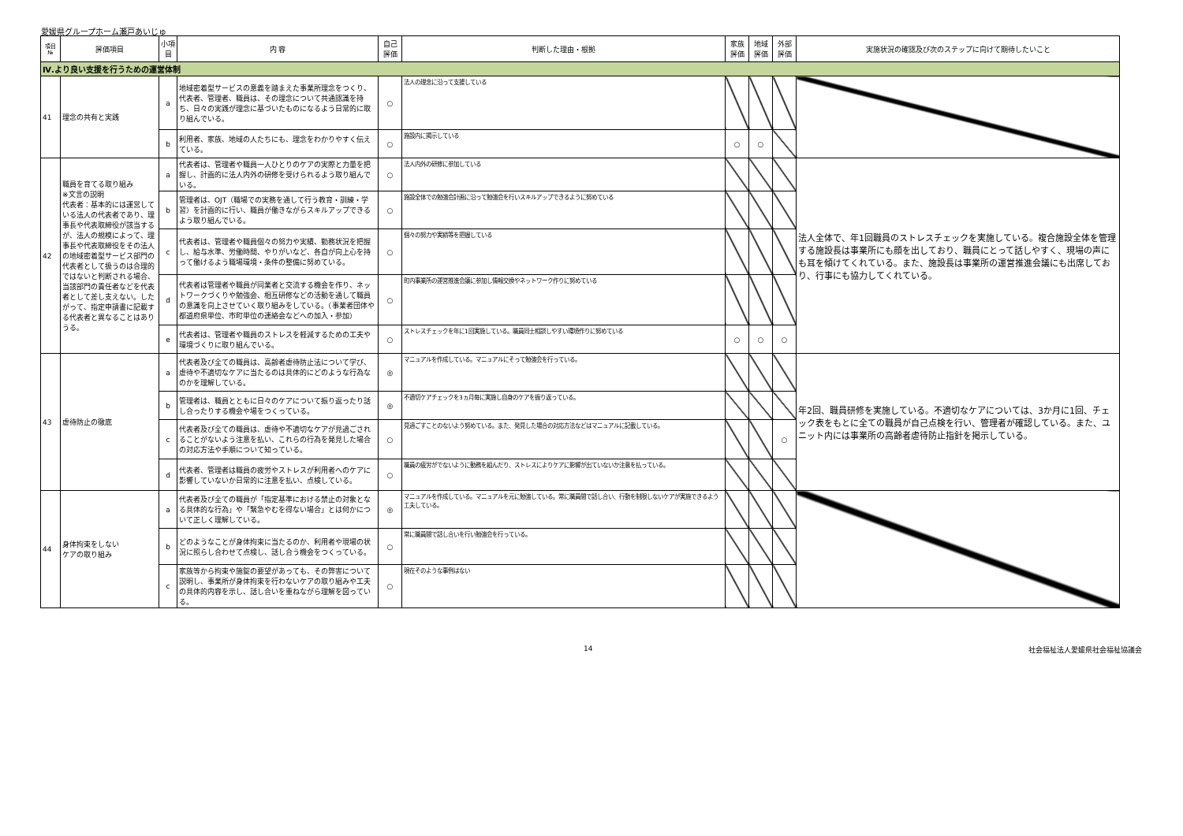愛媛県グループホーム瀬戸あいじゅ
| 項目 № | 評価項目 | 小項目 | 内 容 | 自己 評価 | 判断した理由・根拠 | 家族 評価 | 地域 評価 | 外部 評価 | 実施状況の確認及び次のステップに向けて期待したいこと |
| --- | --- | --- | --- | --- | --- | --- | --- | --- | --- |
| Ⅳ.より良い支援を行うための運営体制 | | | | | | | | | |
| 41 | 理念の共有と実践 | a | 地域密着型サービスの意義を踏まえた事業所理念をつくり、代表者、管理者、職員は、その理念について共通認識を持ち、日々の実践が理念に基づいたものになるよう日常的に取り組んでいる。 | ○ | 法人の理念に沿って支援している | | | | |
| | | b | 利用者、家族、地域の人たちにも、理念をわかりやすく伝えている。 | ○ | 施設内に掲示している | ○ | ○ | | |
| 42 | 職員を育てる取り組み ※文言の説明 代表者：基本的には運営している法人の代表者であり、理事長や代表取締役が該当するが、法人の規模によって、理事長や代表取締役をその法人の地域密着型サービス部門の代表者として扱うのは合理的ではないと判断される場合、当該部門の責任者などを代表者として差し支えない。したがって、指定申請書に記載する代表者と異なることはありうる。 | a | 代表者は、管理者や職員一人ひとりのケアの実際と力量を把握し、計画的に法人内外の研修を受けられるよう取り組んでいる。 | ○ | 法人内外の研修に参加している | | | | 法人全体で、年1回職員のストレスチェックを実施している。複合施設全体を管理する施設長は事業所にも顔を出しており、職員にとって話しやすく、現場の声にも耳を傾けてくれている。また、施設長は事業所の運営推進会議にも出席しており、行事にも協力してくれている。 |
| | | b | 管理者は、OJT（職場での実務を通して行う教育・訓練・学習）を計画的に行い、職員が働きながらスキルアップできるよう取り組んでいる。 | ○ | 施設全体での勉強会計画に沿って勉強会を行いスキルアップできるように努めている | | | | |
| | | c | 代表者は、管理者や職員個々の努力や実績、勤務状況を把握し、給与水準、労働時間、やりがいなど、各自が向上心を持って働けるよう職場環境・条件の整備に努めている。 | ○ | 個々の努力や実績等を把握している | | | | |
| | | d | 代表者は管理者や職員が同業者と交流する機会を作り、ネットワークづくりや勉強会、相互研修などの活動を通して職員の意識を向上させていく取り組みをしている。（事業者団体や都道府県単位、市町単位の連絡会などへの加入・参加） | ○ | 町内事業所の運営推進会議に参加し情報交換やネットワーク作りに努めている | | | | |
| | | e | 代表者は、管理者や職員のストレスを軽減するための工夫や環境づくりに取り組んでいる。 | ○ | ストレスチェックを年に1回実施している。職員同士相談しやすい環境作りに努めている | ○ | ○ | ○ | |
| 43 | 虐待防止の徹底 | a | 代表者及び全ての職員は、高齢者虐待防止法について学び、虐待や不適切なケアに当たるのは具体的にどのような行為なのかを理解している。 | ◎ | マニュアルを作成している。マニュアルにそって勉強会を行っている。 | | | | 年2回、職員研修を実施している。不適切なケアについては、3か月に1回、チェック表をもとに全ての職員が自己点検を行い、管理者が確認している。また、ユニット内には事業所の高齢者虐待防止指針を掲示している。 |
| | | b | 管理者は、職員とともに日々のケアについて振り返ったり話し合ったりする機会や場をつくっている。 | ◎ | 不適切ケアチェックを3ヵ月毎に実施し自身のケアを振り返っている。 | | | | |
| | | c | 代表者及び全ての職員は、虐待や不適切なケアが見過ごされることがないよう注意を払い、これらの行為を発見した場合の対応方法や手順について知っている。 | ○ | 見過ごすことのないよう努めている。また、発見した場合の対応方法などはマニュアルに記載している。 | | | ○ | |
| | | d | 代表者、管理者は職員の疲労やストレスが利用者へのケアに影響していないか日常的に注意を払い、点検している。 | ○ | 職員の疲労がでないように勤務を組んだり、ストレスによりケアに影響が出ていないか注意を払っている。 | | | | |
| 44 | 身体拘束をしない ケアの取り組み | a | 代表者及び全ての職員が「指定基準における禁止の対象となる具体的な行為」や「緊急やむを得ない場合」とは何かについて正しく理解している。 | ◎ | マニュアルを作成している。マニュアルを元に勉強している。常に職員間で話し合い、行動を制限しないケアが実施できるよう工夫している。 | | | | |
| | | b | どのようなことが身体拘束に当たるのか、利用者や現場の状況に照らし合わせて点検し、話し合う機会をつくっている。 | ○ | 常に職員間で話し合いを行い勉強会を行っている。 | | | | |
| | | c | 家族等から拘束や施錠の要望があっても、その弊害について説明し、事業所が身体拘束を行わないケアの取り組みや工夫の具体的内容を示し、話し合いを重ねながら理解を図っている。 | ○ | 現在そのような事例はない | | | | |
14 社会福祉法人愛媛県社会福祉協議会